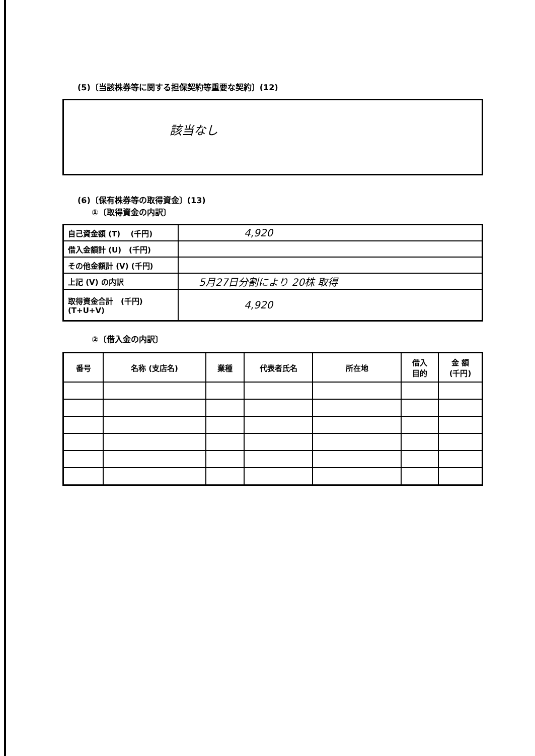(5)〔当該株券等に関する担保契約等重要な契約〕(12)
該当なし
(6)〔保有株券等の取得資金〕(13)
①〔取得資金の内訳〕
| 自己資金額 (T) (千円) | 4,920 |
| 借入金額計 (U) (千円) | |
| その他金額計 (V) (千円) | |
| 上記 (V) の内訳 | 5月27日分割により 20株 取得 |
| 取得資金合計 (千円) (T+U+V) | 4,920 |
②〔借入金の内訳〕
| 番号 | 名称 (支店名) | 業種 | 代表者氏名 | 所在地 | 借入 目的 | 金 額 (千円) |
| --- | --- | --- | --- | --- | --- | --- |